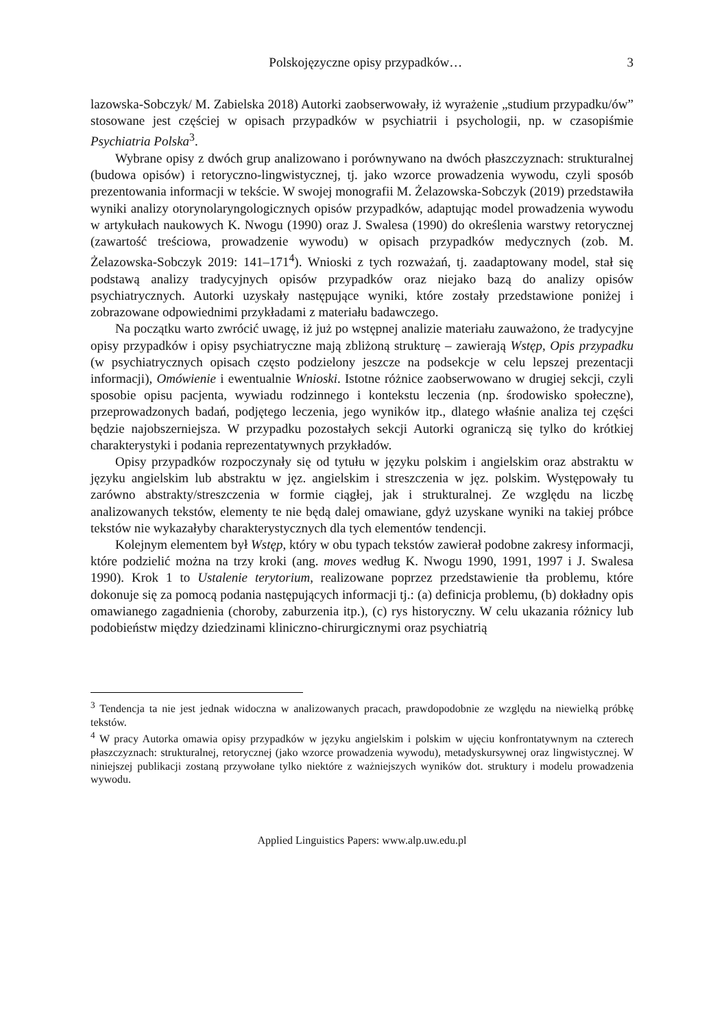Polskojęzyczne opisy przypadków… 3
lazowska-Sobczyk/ M. Zabielska 2018) Autorki zaobserwowały, iż wyrażenie „studium przypadku/ów” stosowane jest częściej w opisach przypadków w psychiatrii i psychologii, np. w czasopiśmie Psychiatria Polska<sup>3</sup>.
Wybrane opisy z dwóch grup analizowano i porównywano na dwóch płaszczyznach: strukturalnej (budowa opisów) i retoryczno-lingwistycznej, tj. jako wzorce prowadzenia wywodu, czyli sposób prezentowania informacji w tekście. W swojej monografii M. Żelazowska-Sobczyk (2019) przedstawiła wyniki analizy otorynolaryngologicznych opisów przypadków, adaptując model prowadzenia wywodu w artykułach naukowych K. Nwogu (1990) oraz J. Swalesa (1990) do określenia warstwy retorycznej (zawartość treściowa, prowadzenie wywodu) w opisach przypadków medycznych (zob. M. Żelazowska-Sobczyk 2019: 141–171<sup>4</sup>). Wnioski z tych rozważań, tj. zaadaptowany model, stał się podstawą analizy tradycyjnych opisów przypadków oraz niejako bazą do analizy opisów psychiatrycznych. Autorki uzyskały następujące wyniki, które zostały przedstawione poniżej i zobrazowane odpowiednimi przykładami z materiału badawczego.
Na początku warto zwrócić uwagę, iż już po wstępnej analizie materiału zauważono, że tradycyjne opisy przypadków i opisy psychiatryczne mają zbliżoną strukturę – zawierają Wstęp, Opis przypadku (w psychiatrycznych opisach często podzielony jeszcze na podsekcje w celu lepszej prezentacji informacji), Omówienie i ewentualnie Wnioski. Istotne różnice zaobserwowano w drugiej sekcji, czyli sposobie opisu pacjenta, wywiadu rodzinnego i kontekstu leczenia (np. środowisko społeczne), przeprowadzonych badań, podjętego leczenia, jego wyników itp., dlatego właśnie analiza tej części będzie najobszerniejsza. W przypadku pozostałych sekcji Autorki ograniczą się tylko do krótkiej charakterystyki i podania reprezentatywnych przykładów.
Opisy przypadków rozpoczynały się od tytułu w języku polskim i angielskim oraz abstraktu w języku angielskim lub abstraktu w jęz. angielskim i streszczenia w jęz. polskim. Występowały tu zarówno abstrakty/streszczenia w formie ciągłej, jak i strukturalnej. Ze względu na liczbę analizowanych tekstów, elementy te nie będą dalej omawiane, gdyż uzyskane wyniki na takiej próbce tekstów nie wykazałyby charakterystycznych dla tych elementów tendencji.
Kolejnym elementem był Wstęp, który w obu typach tekstów zawierał podobne zakresy informacji, które podzielić można na trzy kroki (ang. moves według K. Nwogu 1990, 1991, 1997 i J. Swalesa 1990). Krok 1 to Ustalenie terytorium, realizowane poprzez przedstawienie tła problemu, które dokonuje się za pomocą podania następujących informacji tj.: (a) definicja problemu, (b) dokładny opis omawianego zagadnienia (choroby, zaburzenia itp.), (c) rys historyczny. W celu ukazania różnicy lub podobieństw między dziedzinami kliniczno-chirurgicznymi oraz psychiatrią
<sup>3</sup> Tendencja ta nie jest jednak widoczna w analizowanych pracach, prawdopodobnie ze względu na niewielką próbkę tekstów.
<sup>4</sup> W pracy Autorka omawia opisy przypadków w języku angielskim i polskim w ujęciu konfrontatywnym na czterech płaszczyznach: strukturalnej, retorycznej (jako wzorce prowadzenia wywodu), metadyskursywnej oraz lingwistycznej. W niniejszej publikacji zostaną przywołane tylko niektóre z ważniejszych wyników dot. struktury i modelu prowadzenia wywodu.
Applied Linguistics Papers: www.alp.uw.edu.pl